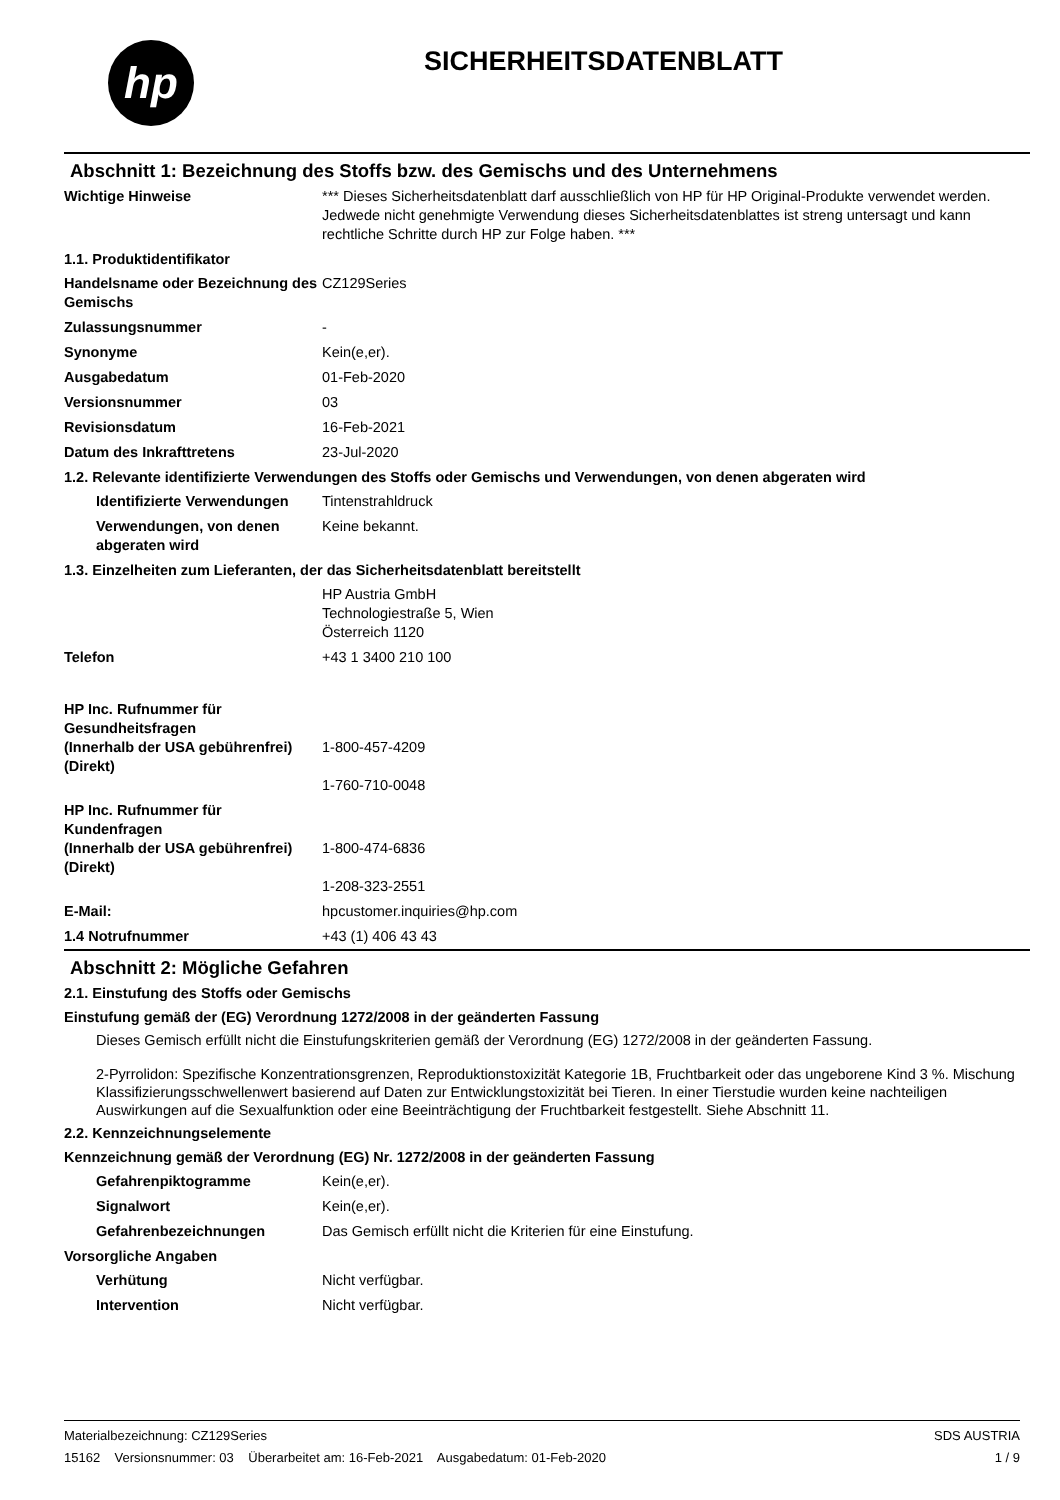hp
SICHERHEITSDATENBLATT
Abschnitt 1: Bezeichnung des Stoffs bzw. des Gemischs und des Unternehmens
Wichtige Hinweise *** Dieses Sicherheitsdatenblatt darf ausschließlich von HP für HP Original-Produkte verwendet werden. Jedwede nicht genehmigte Verwendung dieses Sicherheitsdatenblattes ist streng untersagt und kann rechtliche Schritte durch HP zur Folge haben. ***
1.1. Produktidentifikator
Handelsname oder Bezeichnung des Gemischs
CZ129Series
Zulassungsnummer -
Synonyme Kein(e,er).
Ausgabedatum 01-Feb-2020
Versionsnummer 03
Revisionsdatum 16-Feb-2021
Datum des Inkrafttretens 23-Jul-2020
1.2. Relevante identifizierte Verwendungen des Stoffs oder Gemischs und Verwendungen, von denen abgeraten wird
Identifizierte Verwendungen
Tintenstrahldruck
Verwendungen, von denen abgeraten wird
Keine bekannt.
1.3. Einzelheiten zum Lieferanten, der das Sicherheitsdatenblatt bereitstellt
HP Austria GmbH
Technologiestraße 5, Wien
Österreich 1120
Telefon +43 1 3400 210 100
HP Inc. Rufnummer für Gesundheitsfragen
(Innerhalb der USA gebührenfrei)
(Direkt)
1-800-457-4209
1-760-710-0048
HP Inc. Rufnummer für Kundenfragen
(Innerhalb der USA gebührenfrei)
(Direkt)
1-800-474-6836
1-208-323-2551
E-Mail: hpcustomer.inquiries@hp.com
1.4 Notrufnummer +43 (1) 406 43 43
Abschnitt 2: Mögliche Gefahren
2.1. Einstufung des Stoffs oder Gemischs
Einstufung gemäß der (EG) Verordnung 1272/2008 in der geänderten Fassung
Dieses Gemisch erfüllt nicht die Einstufungskriterien gemäß der Verordnung (EG) 1272/2008 in der geänderten Fassung.
2-Pyrrolidon: Spezifische Konzentrationsgrenzen, Reproduktionstoxizität Kategorie 1B, Fruchtbarkeit oder das ungeborene Kind 3 %. Mischung Klassifizierungsschwellenwert basierend auf Daten zur Entwicklungstoxizität bei Tieren. In einer Tierstudie wurden keine nachteiligen Auswirkungen auf die Sexualfunktion oder eine Beeinträchtigung der Fruchtbarkeit festgestellt. Siehe Abschnitt 11.
2.2. Kennzeichnungselemente
Kennzeichnung gemäß der Verordnung (EG) Nr. 1272/2008 in der geänderten Fassung
Gefahrenpiktogramme Kein(e,er).
Signalwort Kein(e,er).
Gefahrenbezeichnungen Das Gemisch erfüllt nicht die Kriterien für eine Einstufung.
Vorsorgliche Angaben
Verhütung Nicht verfügbar.
Intervention Nicht verfügbar.
Materialbezeichnung: CZ129Series
15162 Versionsnummer: 03 Überarbeitet am: 16-Feb-2021 Ausgabedatum: 01-Feb-2020
SDS AUSTRIA
1 / 9